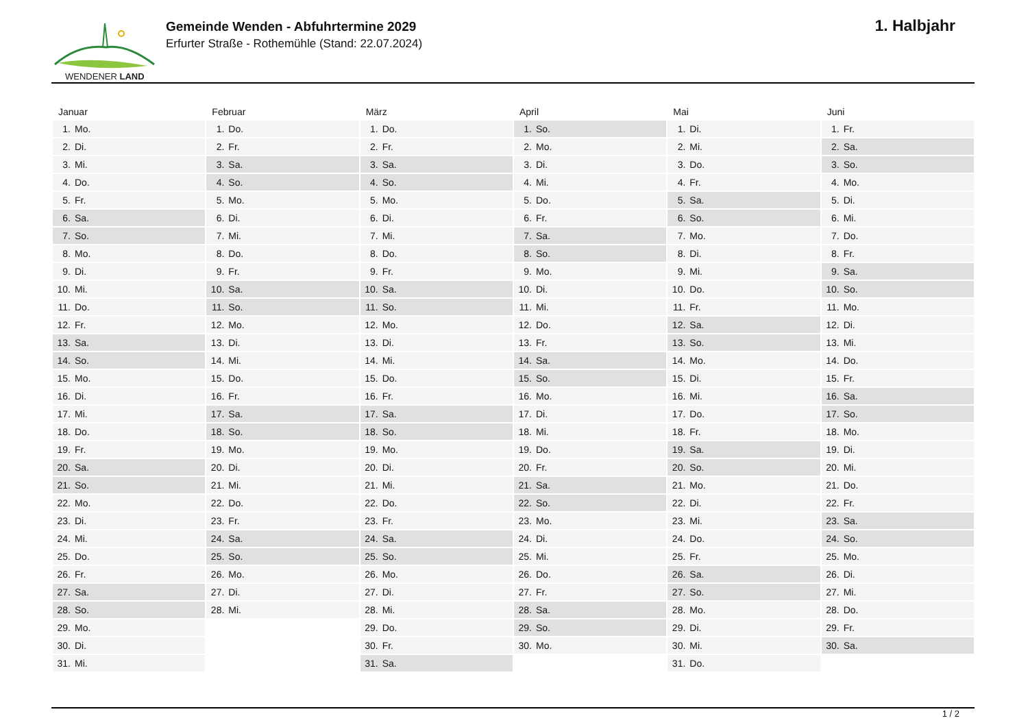WENDENER LAND
Gemeinde Wenden - Abfuhrtermine 2029
Erfurter Straße - Rothemühle (Stand: 22.07.2024)
1. Halbjahr
| Januar | Februar | März | April | Mai | Juni |
| --- | --- | --- | --- | --- | --- |
| 1. Mo. | 1. Do. | 1. Do. | 1. So. | 1. Di. | 1. Fr. |
| 2. Di. | 2. Fr. | 2. Fr. | 2. Mo. | 2. Mi. | 2. Sa. |
| 3. Mi. | 3. Sa. | 3. Sa. | 3. Di. | 3. Do. | 3. So. |
| 4. Do. | 4. So. | 4. So. | 4. Mi. | 4. Fr. | 4. Mo. |
| 5. Fr. | 5. Mo. | 5. Mo. | 5. Do. | 5. Sa. | 5. Di. |
| 6. Sa. | 6. Di. | 6. Di. | 6. Fr. | 6. So. | 6. Mi. |
| 7. So. | 7. Mi. | 7. Mi. | 7. Sa. | 7. Mo. | 7. Do. |
| 8. Mo. | 8. Do. | 8. Do. | 8. So. | 8. Di. | 8. Fr. |
| 9. Di. | 9. Fr. | 9. Fr. | 9. Mo. | 9. Mi. | 9. Sa. |
| 10. Mi. | 10. Sa. | 10. Sa. | 10. Di. | 10. Do. | 10. So. |
| 11. Do. | 11. So. | 11. So. | 11. Mi. | 11. Fr. | 11. Mo. |
| 12. Fr. | 12. Mo. | 12. Mo. | 12. Do. | 12. Sa. | 12. Di. |
| 13. Sa. | 13. Di. | 13. Di. | 13. Fr. | 13. So. | 13. Mi. |
| 14. So. | 14. Mi. | 14. Mi. | 14. Sa. | 14. Mo. | 14. Do. |
| 15. Mo. | 15. Do. | 15. Do. | 15. So. | 15. Di. | 15. Fr. |
| 16. Di. | 16. Fr. | 16. Fr. | 16. Mo. | 16. Mi. | 16. Sa. |
| 17. Mi. | 17. Sa. | 17. Sa. | 17. Di. | 17. Do. | 17. So. |
| 18. Do. | 18. So. | 18. So. | 18. Mi. | 18. Fr. | 18. Mo. |
| 19. Fr. | 19. Mo. | 19. Mo. | 19. Do. | 19. Sa. | 19. Di. |
| 20. Sa. | 20. Di. | 20. Di. | 20. Fr. | 20. So. | 20. Mi. |
| 21. So. | 21. Mi. | 21. Mi. | 21. Sa. | 21. Mo. | 21. Do. |
| 22. Mo. | 22. Do. | 22. Do. | 22. So. | 22. Di. | 22. Fr. |
| 23. Di. | 23. Fr. | 23. Fr. | 23. Mo. | 23. Mi. | 23. Sa. |
| 24. Mi. | 24. Sa. | 24. Sa. | 24. Di. | 24. Do. | 24. So. |
| 25. Do. | 25. So. | 25. So. | 25. Mi. | 25. Fr. | 25. Mo. |
| 26. Fr. | 26. Mo. | 26. Mo. | 26. Do. | 26. Sa. | 26. Di. |
| 27. Sa. | 27. Di. | 27. Di. | 27. Fr. | 27. So. | 27. Mi. |
| 28. So. | 28. Mi. | 28. Mi. | 28. Sa. | 28. Mo. | 28. Do. |
| 29. Mo. | | 29. Do. | 29. So. | 29. Di. | 29. Fr. |
| 30. Di. | | 30. Fr. | 30. Mo. | 30. Mi. | 30. Sa. |
| 31. Mi. | | 31. Sa. | | 31. Do. | |
1 / 2